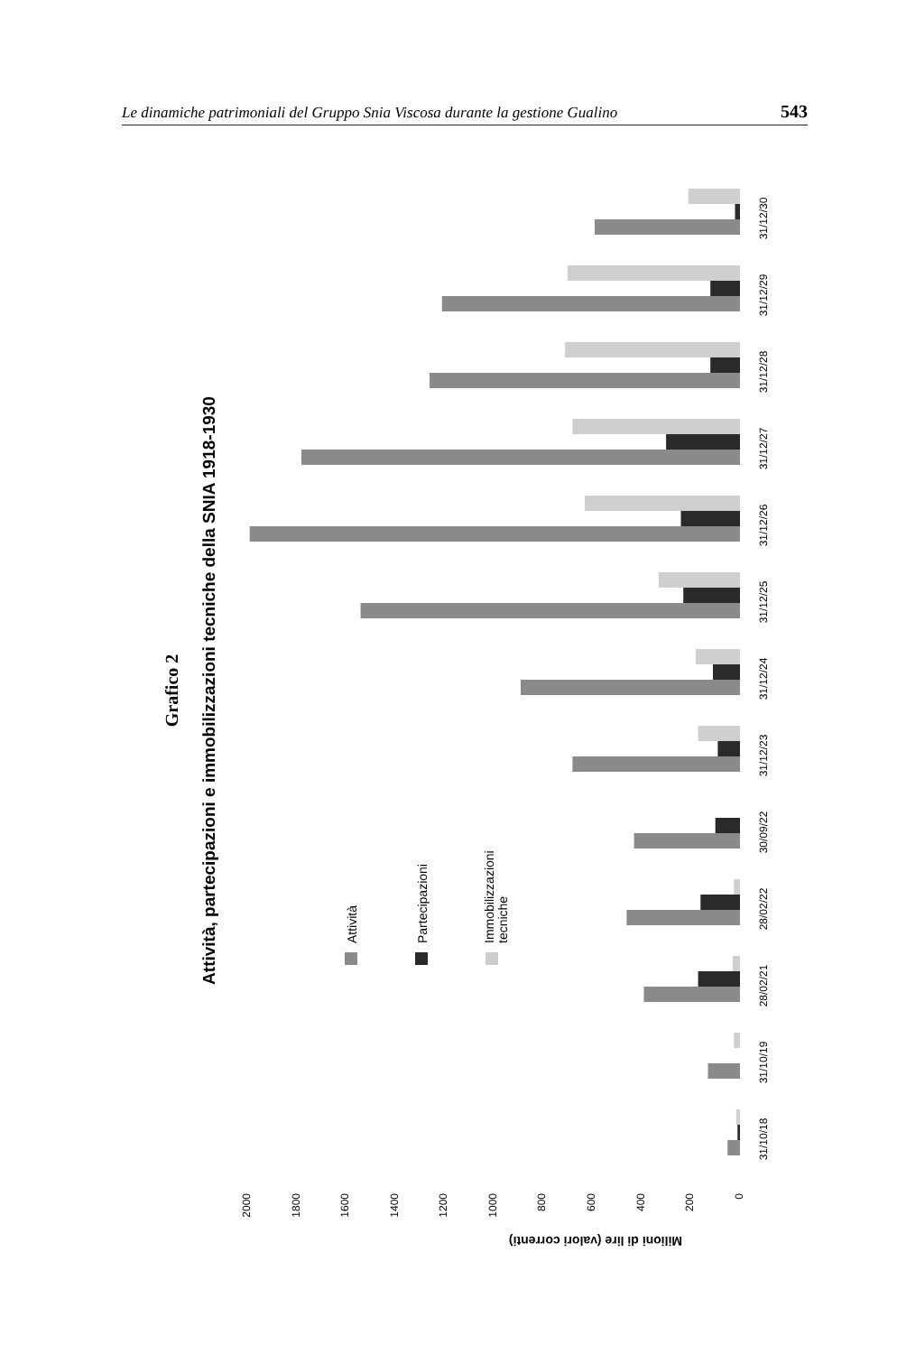Le dinamiche patrimoniali del Gruppo Snia Viscosa durante la gestione Gualino 543
Grafico 2
Attività, partecipazioni e immobilizzazioni tecniche della SNIA 1918-1930
Attività
Partecipazioni
Immobilizzazioni
tecniche
2000
1800
1600
1400
1200
1000
800
600
400
200
0
Milioni di lire (valori correnti)
31/10/18
31/10/19
28/02/21
28/02/22
30/09/22
31/12/23
31/12/24
31/12/25
31/12/26
31/12/27
31/12/28
31/12/29
31/12/30